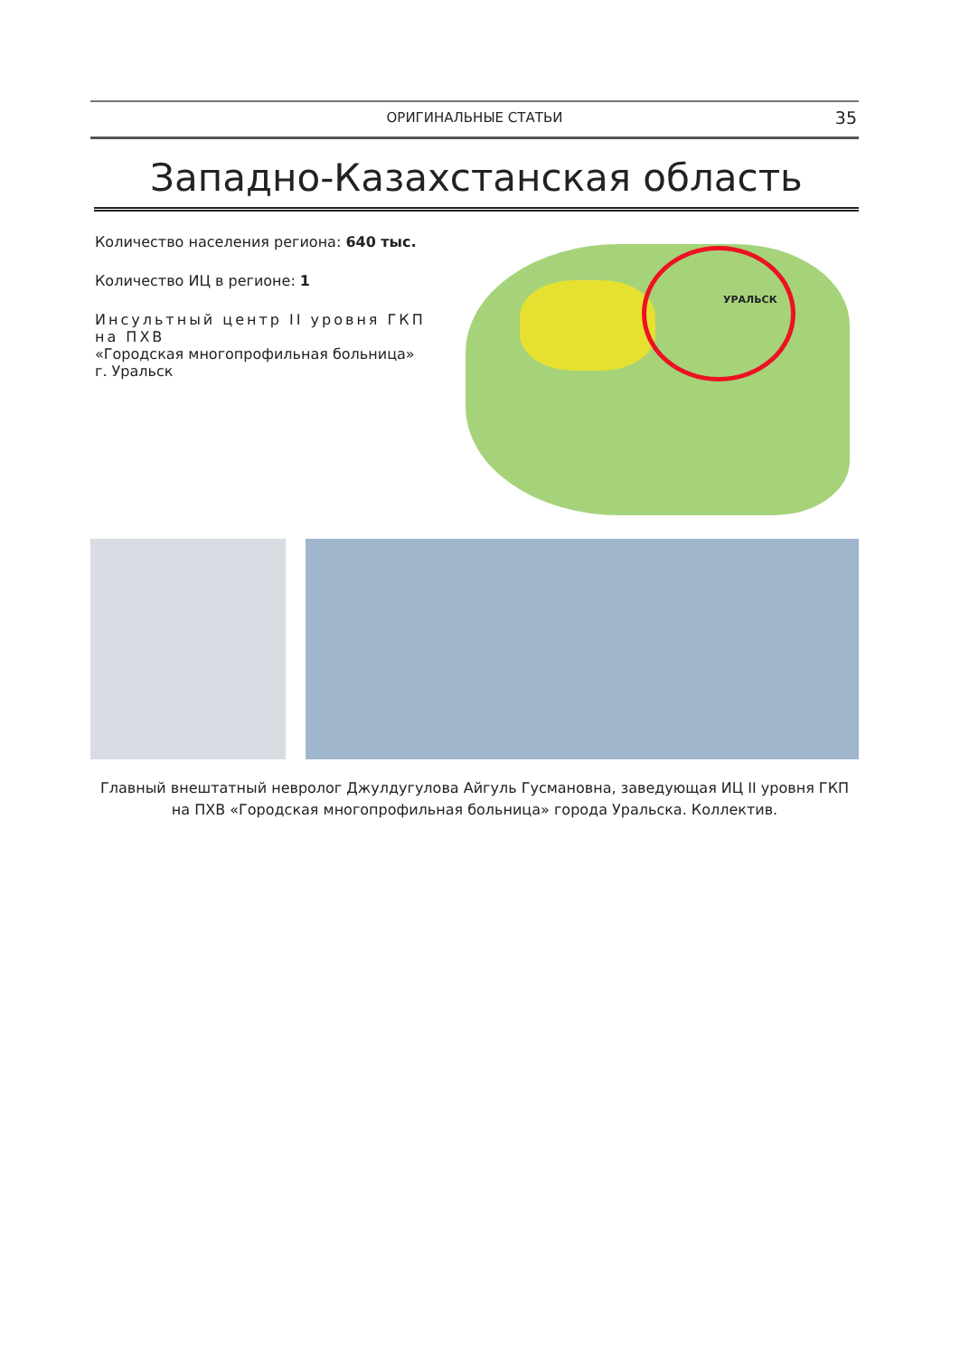ОРИГИНАЛЬНЫЕ СТАТЬИ 35
Западно-Казахстанская область
Количество населения региона: 640 тыс.
Количество ИЦ в регионе: 1
Инсультный центр II уровня ГКП на ПХВ
«Городская многопрофильная больница»
г. Уральск
УРАЛЬСК
Главный внештатный невролог Джулдугулова Айгуль Гусмановна, заведующая ИЦ II уровня ГКП на ПХВ «Городская многопрофильная больница» города Уральска. Коллектив.